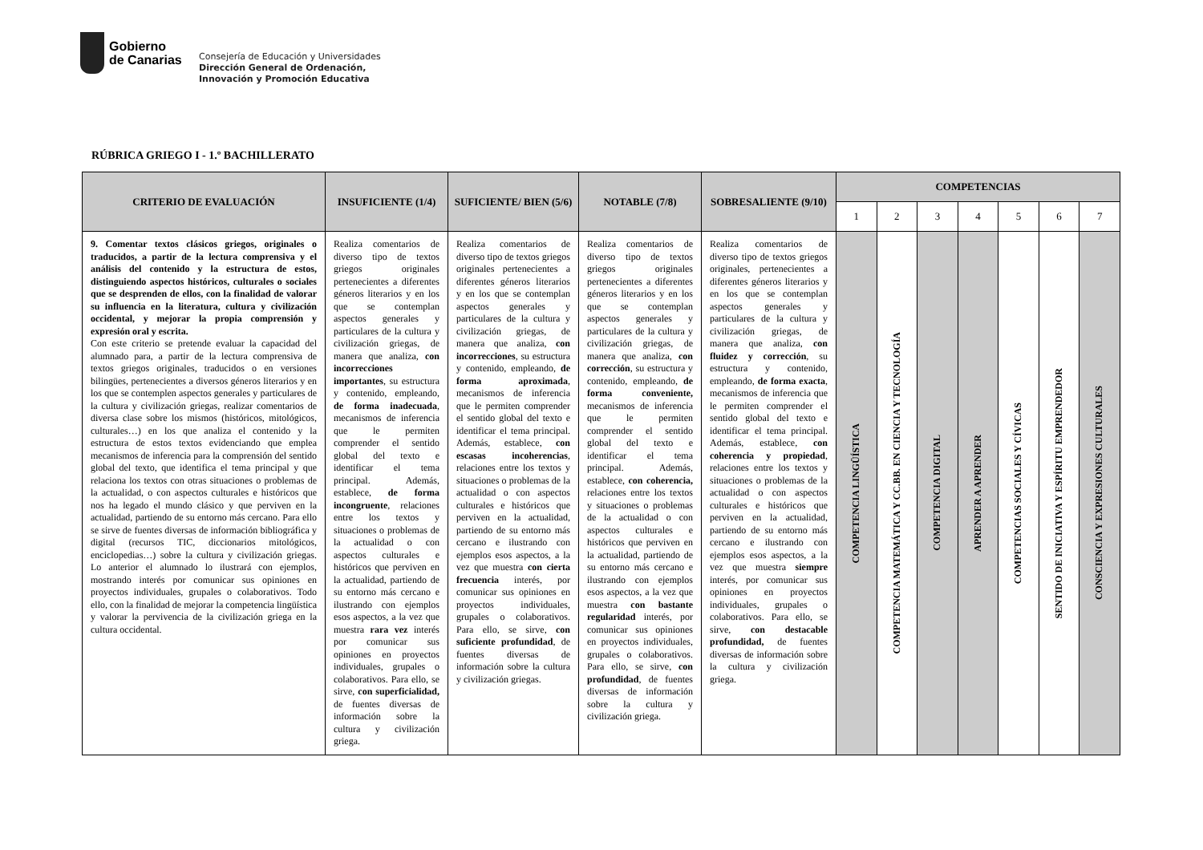Gobierno
de Canarias
Consejería de Educación y Universidades
Dirección General de Ordenación,
Innovación y Promoción Educativa
RÚBRICA GRIEGO I - 1.º BACHILLERATO
| CRITERIO DE EVALUACIÓN | INSUFICIENTE (1/4) | SUFICIENTE/ BIEN (5/6) | NOTABLE (7/8) | SOBRESALIENTE (9/10) | COMPETENCIAS | | | | | | |
| --- | --- | --- | --- | --- | --- | --- | --- | --- | --- | --- | --- |
| | | | | | 1 | 2 | 3 | 4 | 5 | 6 | 7 |
| 9. Comentar textos clásicos griegos, originales o traducidos, a partir de la lectura comprensiva y el análisis del contenido y la estructura de estos, distinguiendo aspectos históricos, culturales o sociales que se desprenden de ellos, con la finalidad de valorar su influencia en la literatura, cultura y civilización occidental, y mejorar la propia comprensión y expresión oral y escrita. Con este criterio se pretende evaluar la capacidad del alumnado para, a partir de la lectura comprensiva de textos griegos originales, traducidos o en versiones bilingües, pertenecientes a diversos géneros literarios y en los que se contemplen aspectos generales y particulares de la cultura y civilización griegas, realizar comentarios de diversa clase sobre los mismos (históricos, mitológicos, culturales…) en los que analiza el contenido y la estructura de estos textos evidenciando que emplea mecanismos de inferencia para la comprensión del sentido global del texto, que identifica el tema principal y que relaciona los textos con otras situaciones o problemas de la actualidad, o con aspectos culturales e históricos que nos ha legado el mundo clásico y que perviven en la actualidad, partiendo de su entorno más cercano. Para ello se sirve de fuentes diversas de información bibliográfica y digital (recursos TIC, diccionarios mitológicos, enciclopedias…) sobre la cultura y civilización griegas. Lo anterior el alumnado lo ilustrará con ejemplos, mostrando interés por comunicar sus opiniones en proyectos individuales, grupales o colaborativos. Todo ello, con la finalidad de mejorar la competencia lingüística y valorar la pervivencia de la civilización griega en la cultura occidental. | Realiza comentarios de diverso tipo de textos griegos originales pertenecientes a diferentes géneros literarios y en los que se contemplan aspectos generales y particulares de la cultura y civilización griegas, de manera que analiza, con incorrecciones importantes , su estructura y contenido, empleando, de forma inadecuada , mecanismos de inferencia que le permiten comprender el sentido global del texto e identificar el tema principal. Además, establece, de forma incongruente , relaciones entre los textos y situaciones o problemas de la actualidad o con aspectos culturales e históricos que perviven en la actualidad, partiendo de su entorno más cercano e ilustrando con ejemplos esos aspectos, a la vez que muestra rara vez interés por comunicar sus opiniones en proyectos individuales, grupales o colaborativos. Para ello, se sirve, con superficialidad, de fuentes diversas de información sobre la cultura y civilización griega. | Realiza comentarios de diverso tipo de textos griegos originales pertenecientes a diferentes géneros literarios y en los que se contemplan aspectos generales y particulares de la cultura y civilización griegas, de manera que analiza, con incorrecciones , su estructura y contenido, empleando, de forma aproximada , mecanismos de inferencia que le permiten comprender el sentido global del texto e identificar el tema principal. Además, establece, con escasas incoherencias , relaciones entre los textos y situaciones o problemas de la actualidad o con aspectos culturales e históricos que perviven en la actualidad, partiendo de su entorno más cercano e ilustrando con ejemplos esos aspectos, a la vez que muestra con cierta frecuencia interés, por comunicar sus opiniones en proyectos individuales, grupales o colaborativos. Para ello, se sirve, con suficiente profundidad , de fuentes diversas de información sobre la cultura y civilización griegas. | Realiza comentarios de diverso tipo de textos griegos originales pertenecientes a diferentes géneros literarios y en los que se contemplan aspectos generales y particulares de la cultura y civilización griegas, de manera que analiza, con corrección , su estructura y contenido, empleando, de forma conveniente, mecanismos de inferencia que le permiten comprender el sentido global del texto e identificar el tema principal. Además, establece, con coherencia, relaciones entre los textos y situaciones o problemas de la actualidad o con aspectos culturales e históricos que perviven en la actualidad, partiendo de su entorno más cercano e ilustrando con ejemplos esos aspectos, a la vez que muestra con bastante regularidad interés, por comunicar sus opiniones en proyectos individuales, grupales o colaborativos. Para ello, se sirve, con profundidad , de fuentes diversas de información sobre la cultura y civilización griega. | Realiza comentarios de diverso tipo de textos griegos originales, pertenecientes a diferentes géneros literarios y en los que se contemplan aspectos generales y particulares de la cultura y civilización griegas, de manera que analiza, con fluidez y corrección , su estructura y contenido, empleando, de forma exacta , mecanismos de inferencia que le permiten comprender el sentido global del texto e identificar el tema principal. Además, establece, con coherencia y propiedad , relaciones entre los textos y situaciones o problemas de la actualidad o con aspectos culturales e históricos que perviven en la actualidad, partiendo de su entorno más cercano e ilustrando con ejemplos esos aspectos, a la vez que muestra siempre interés, por comunicar sus opiniones en proyectos individuales, grupales o colaborativos. Para ello, se sirve, con destacable profundidad, de fuentes diversas de información sobre la cultura y civilización griega. | COMPETENCIA LINGÜÍSTICA | COMPETENCIA MATEMÁTICA Y CC.BB. EN CIENCIA Y TECNOLOGÍA | COMPETENCIA DIGITAL | APRENDER A APRENDER | COMPETENCIAS SOCIALES Y CÍVICAS | SENTIDO DE INICIATIVA Y ESPÍRITU EMPRENDEDOR | CONSCIENCIA Y EXPRESIONES CULTURALES |